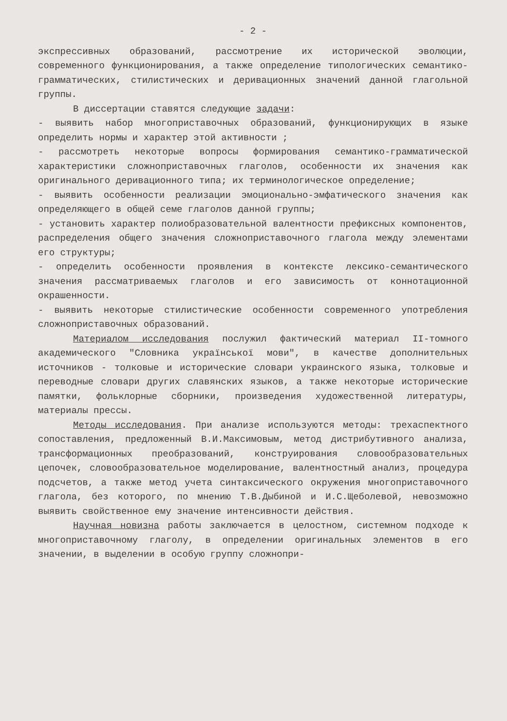- 2 -
экспрессивных образований, рассмотрение их исторической эволюции, современного функционирования, а также определение типологических семантико-грамматических, стилистических и деривационных значений данной глагольной группы.
В диссертации ставятся следующие задачи:
- выявить набор многоприставочных образований, функционирующих в языке определить нормы и характер этой активности ;
- рассмотреть некоторые вопросы формирования семантико-грамматической характеристики сложноприставочных глаголов, особенности их значения как оригинального деривационного типа; их терминологическое определение;
- выявить особенности реализации эмоционально-эмфатического значения как определяющего в общей семе глаголов данной группы;
- установить характер полиобразовательной валентности префиксных компонентов, распределения общего значения сложноприставочного глагола между элементами его структуры;
- определить особенности проявления в контексте лексико-семантического значения рассматриваемых глаголов и его зависимость от коннотационной окрашенности.
- выявить некоторые стилистические особенности современного употребления сложноприставочных образований.
Материалом исследования послужил фактический материал II-томного академического "Словника української мови", в качестве дополнительных источников - толковые и исторические словари украинского языка, толковые и переводные словари других славянских языков, а также некоторые исторические памятки, фольклорные сборники, произведения художественной литературы, материалы прессы.
Методы исследования. При анализе используются методы: трехаспектного сопоставления, предложенный В.И.Максимовым, метод дистрибутивного анализа, трансформационных преобразований, конструирования словообразовательных цепочек, словообразовательное моделирование, валентностный анализ, процедура подсчетов, а также метод учета синтаксического окружения многоприставочного глагола, без которого, по мнению Т.В.Дыбиной и И.С.Щеболевой, невозможно выявить свойственное ему значение интенсивности действия.
Научная новизна работы заключается в целостном, системном подходе к многоприставочному глаголу, в определении оригинальных элементов в его значении, в выделении в особую группу сложнопри-